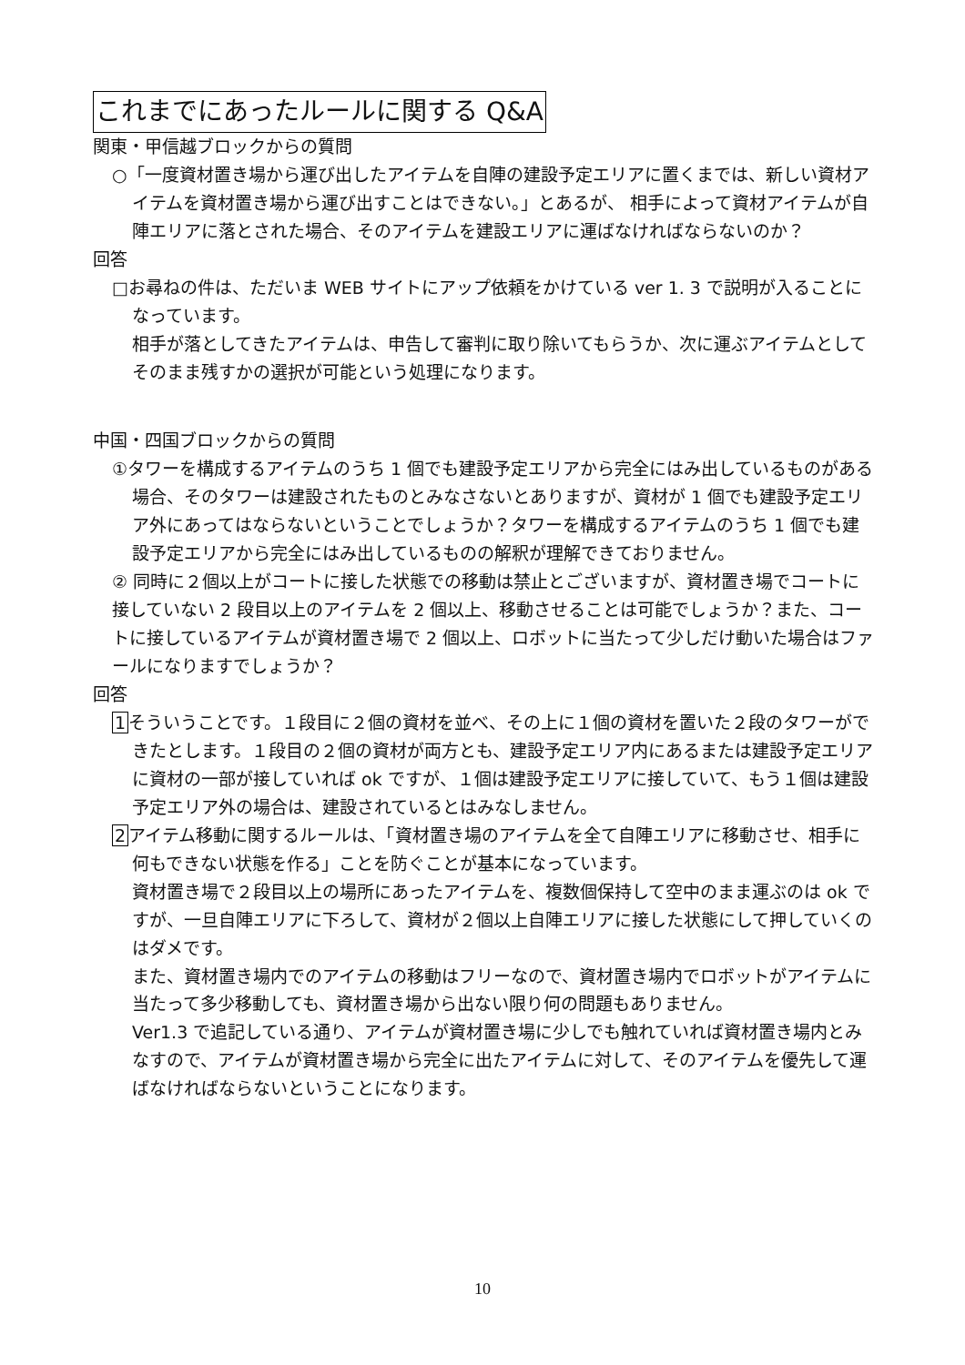これまでにあったルールに関する Q&A
関東・甲信越ブロックからの質問
○「一度資材置き場から運び出したアイテムを自陣の建設予定エリアに置くまでは、新しい資材アイテムを資材置き場から運び出すことはできない。」とあるが、 相手によって資材アイテムが自陣エリアに落とされた場合、そのアイテムを建設エリアに運ばなければならないのか？
回答
□お尋ねの件は、ただいま WEB サイトにアップ依頼をかけている ver 1. 3 で説明が入ることになっています。
相手が落としてきたアイテムは、申告して審判に取り除いてもらうか、次に運ぶアイテムとしてそのまま残すかの選択が可能という処理になります。
中国・四国ブロックからの質問
①タワーを構成するアイテムのうち 1 個でも建設予定エリアから完全にはみ出しているものがある場合、そのタワーは建設されたものとみなさないとありますが、資材が 1 個でも建設予定エリア外にあってはならないということでしょうか？タワーを構成するアイテムのうち 1 個でも建設予定エリアから完全にはみ出しているものの解釈が理解できておりません。
② 同時に２個以上がコートに接した状態での移動は禁止とございますが、資材置き場でコートに接していない 2 段目以上のアイテムを 2 個以上、移動させることは可能でしょうか？また、コートに接しているアイテムが資材置き場で 2 個以上、ロボットに当たって少しだけ動いた場合はファールになりますでしょうか？
回答
1そういうことです。１段目に２個の資材を並べ、その上に１個の資材を置いた２段のタワーができたとします。１段目の２個の資材が両方とも、建設予定エリア内にあるまたは建設予定エリアに資材の一部が接していれば ok ですが、１個は建設予定エリアに接していて、もう１個は建設予定エリア外の場合は、建設されているとはみなしません。
2アイテム移動に関するルールは、「資材置き場のアイテムを全て自陣エリアに移動させ、相手に何もできない状態を作る」ことを防ぐことが基本になっています。
資材置き場で２段目以上の場所にあったアイテムを、複数個保持して空中のまま運ぶのは ok ですが、一旦自陣エリアに下ろして、資材が２個以上自陣エリアに接した状態にして押していくのはダメです。
また、資材置き場内でのアイテムの移動はフリーなので、資材置き場内でロボットがアイテムに当たって多少移動しても、資材置き場から出ない限り何の問題もありません。
Ver1.3 で追記している通り、アイテムが資材置き場に少しでも触れていれば資材置き場内とみなすので、アイテムが資材置き場から完全に出たアイテムに対して、そのアイテムを優先して運ばなければならないということになります。
10